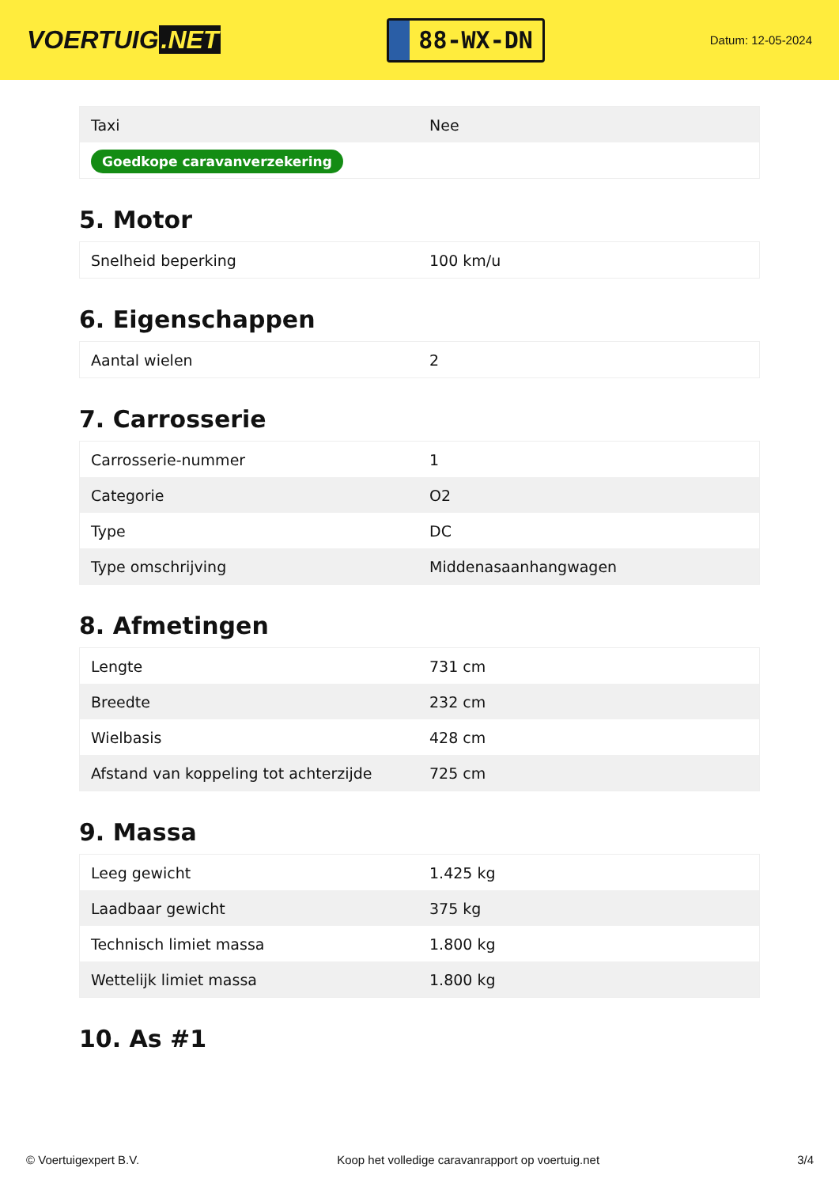VOERTUIG.NET
88-WX-DN
Datum: 12-05-2024
| Taxi | Nee |
| Goedkope caravanverzekering | |
5. Motor
| Snelheid beperking | 100 km/u |
6. Eigenschappen
| Aantal wielen | 2 |
7. Carrosserie
| Carrosserie-nummer | 1 |
| Categorie | O2 |
| Type | DC |
| Type omschrijving | Middenasaanhangwagen |
8. Afmetingen
| Lengte | 731 cm |
| Breedte | 232 cm |
| Wielbasis | 428 cm |
| Afstand van koppeling tot achterzijde | 725 cm |
9. Massa
| Leeg gewicht | 1.425 kg |
| Laadbaar gewicht | 375 kg |
| Technisch limiet massa | 1.800 kg |
| Wettelijk limiet massa | 1.800 kg |
10. As #1
© Voertuigexpert B.V. Koop het volledige caravanrapport op voertuig.net 3/4